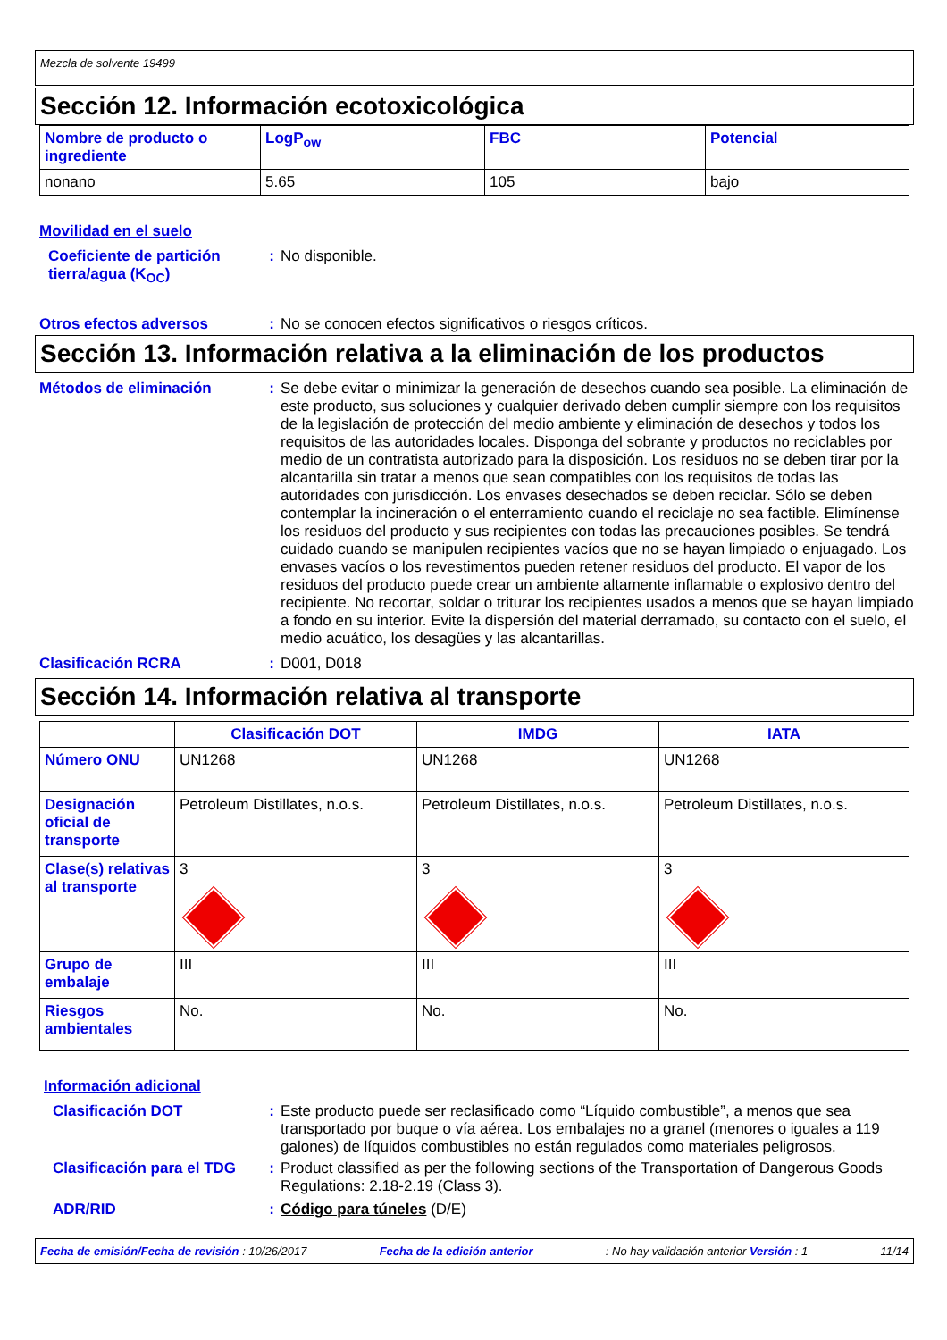Mezcla de solvente 19499
Sección 12. Información ecotoxicológica
| Nombre de producto o ingrediente | LogP<sub>ow</sub> | FBC | Potencial |
| --- | --- | --- | --- |
| nonano | 5.65 | 105 | bajo |
Movilidad en el suelo
Coeficiente de partición tierra/agua (K<sub>OC</sub>)
: No disponible.
Otros efectos adversos : No se conocen efectos significativos o riesgos críticos.
Sección 13. Información relativa a la eliminación de los productos
Métodos de eliminación : Se debe evitar o minimizar la generación de desechos cuando sea posible. La eliminación de este producto, sus soluciones y cualquier derivado deben cumplir siempre con los requisitos de la legislación de protección del medio ambiente y eliminación de desechos y todos los requisitos de las autoridades locales. Disponga del sobrante y productos no reciclables por medio de un contratista autorizado para la disposición. Los residuos no se deben tirar por la alcantarilla sin tratar a menos que sean compatibles con los requisitos de todas las autoridades con jurisdicción. Los envases desechados se deben reciclar. Sólo se deben contemplar la incineración o el enterramiento cuando el reciclaje no sea factible. Elimínense los residuos del producto y sus recipientes con todas las precauciones posibles. Se tendrá cuidado cuando se manipulen recipientes vacíos que no se hayan limpiado o enjuagado. Los envases vacíos o los revestimentos pueden retener residuos del producto. El vapor de los residuos del producto puede crear un ambiente altamente inflamable o explosivo dentro del recipiente. No recortar, soldar o triturar los recipientes usados a menos que se hayan limpiado a fondo en su interior. Evite la dispersión del material derramado, su contacto con el suelo, el medio acuático, los desagües y las alcantarillas.
Clasificación RCRA : D001, D018
Sección 14. Información relativa al transporte
| | Clasificación DOT | IMDG | IATA |
| --- | --- | --- | --- |
| Número ONU | UN1268 | UN1268 | UN1268 |
| Designación oficial de transporte | Petroleum Distillates, n.o.s. | Petroleum Distillates, n.o.s. | Petroleum Distillates, n.o.s. |
| Clase(s) relativas al transporte | 3 | 3 | 3 |
| Grupo de embalaje | III | III | III |
| Riesgos ambientales | No. | No. | No. |
Información adicional
Clasificación DOT : Este producto puede ser reclasificado como “Líquido combustible”, a menos que sea transportado por buque o vía aérea. Los embalajes no a granel (menores o iguales a 119 galones) de líquidos combustibles no están regulados como materiales peligrosos.
Clasificación para el TDG
: Product classified as per the following sections of the Transportation of Dangerous Goods Regulations: 2.18-2.19 (Class 3).
ADR/RID : Código para túneles (D/E)
Fecha de emisión/Fecha de revisión : 10/26/2017 Fecha de la edición anterior: No hay validación anterior Versión : 1 11/14